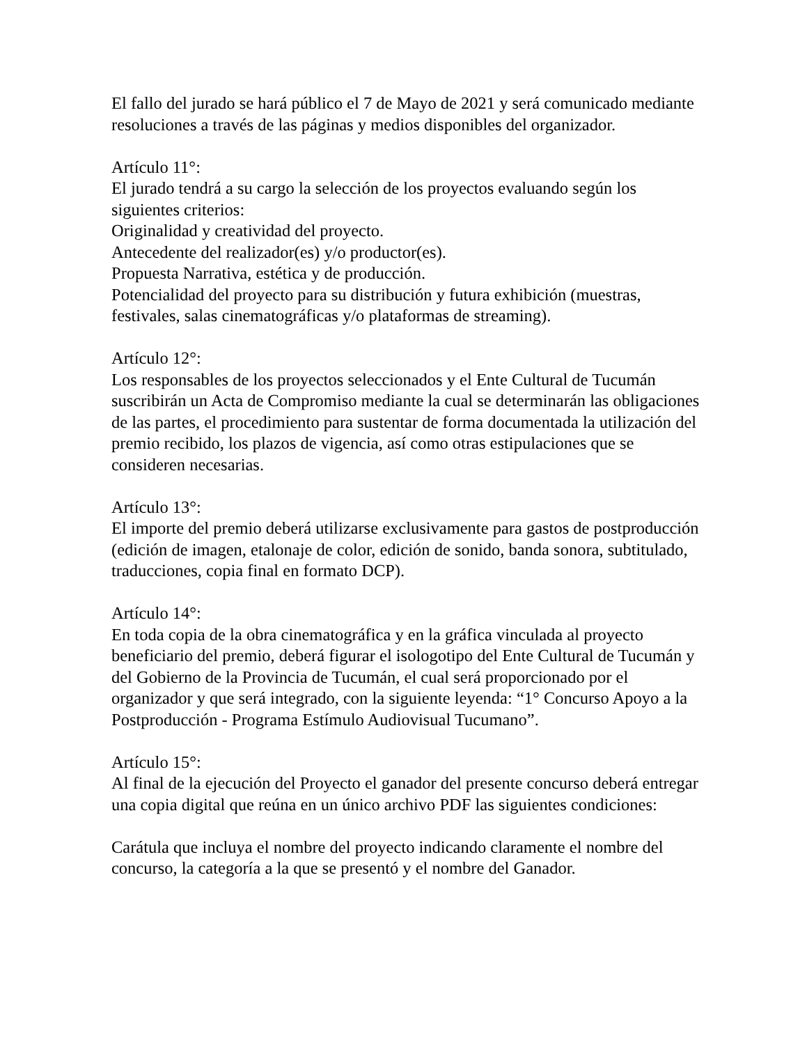El fallo del jurado se hará público el 7 de Mayo de 2021 y será comunicado mediante resoluciones a través de las páginas y medios disponibles del organizador.
Artículo 11°:
El jurado tendrá a su cargo la selección de los proyectos evaluando según los siguientes criterios:
Originalidad y creatividad del proyecto.
Antecedente del realizador(es) y/o productor(es).
Propuesta Narrativa, estética y de producción.
Potencialidad del proyecto para su distribución y futura exhibición (muestras, festivales, salas cinematográficas y/o plataformas de streaming).
Artículo 12°:
Los responsables de los proyectos seleccionados y el Ente Cultural de Tucumán suscribirán un Acta de Compromiso mediante la cual se determinarán las obligaciones de las partes, el procedimiento para sustentar de forma documentada la utilización del premio recibido, los plazos de vigencia, así como otras estipulaciones que se consideren necesarias.
Artículo 13°:
El importe del premio deberá utilizarse exclusivamente para gastos de postproducción (edición de imagen, etalonaje de color, edición de sonido, banda sonora, subtitulado, traducciones, copia final en formato DCP).
Artículo 14°:
En toda copia de la obra cinematográfica y en la gráfica vinculada al proyecto beneficiario del premio, deberá figurar el isologotipo del Ente Cultural de Tucumán y del Gobierno de la Provincia de Tucumán, el cual será proporcionado por el organizador y que será integrado, con la siguiente leyenda: “1° Concurso Apoyo a la Postproducción - Programa Estímulo Audiovisual Tucumano”.
Artículo 15°:
Al final de la ejecución del Proyecto el ganador del presente concurso deberá entregar una copia digital que reúna en un único archivo PDF las siguientes condiciones:
Carátula que incluya el nombre del proyecto indicando claramente el nombre del concurso, la categoría a la que se presentó y el nombre del Ganador.